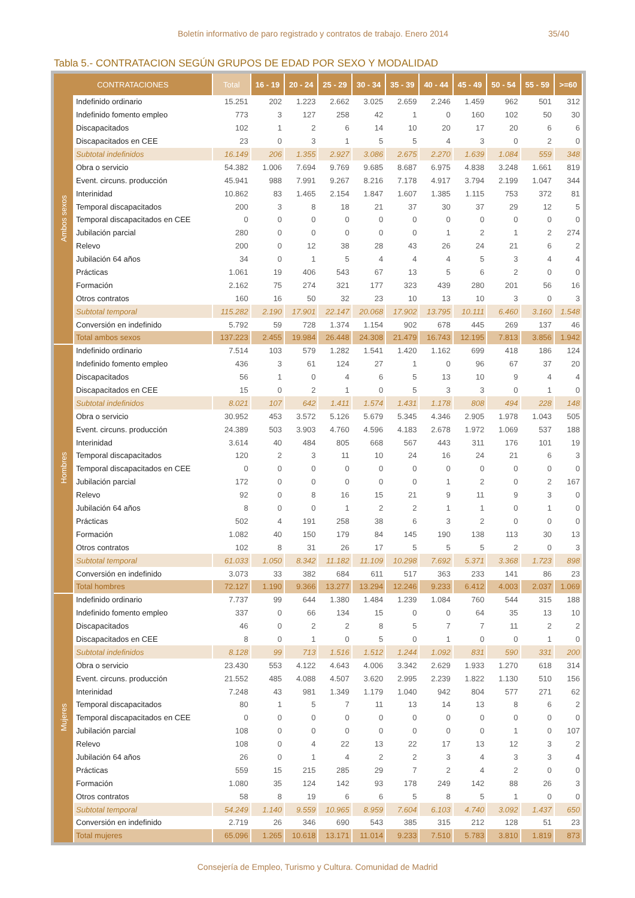Boletín informativo de paro registrado y contratos de trabajo. Enero 2014 35/40
Tabla 5.- CONTRATACION SEGÚN GRUPOS DE EDAD POR SEXO Y MODALIDAD
| CONTRATACIONES | | Total | 16 - 19 | 20 - 24 | 25 - 29 | 30 - 34 | 35 - 39 | 40 - 44 | 45 - 49 | 50 - 54 | 55 - 59 | >=60 |
| --- | --- | --- | --- | --- | --- | --- | --- | --- | --- | --- | --- | --- |
| Ambos sexos | Indefinido ordinario | 15.251 | 202 | 1.223 | 2.662 | 3.025 | 2.659 | 2.246 | 1.459 | 962 | 501 | 312 |
| | Indefinido fomento empleo | 773 | 3 | 127 | 258 | 42 | 1 | 0 | 160 | 102 | 50 | 30 |
| | Discapacitados | 102 | 1 | 2 | 6 | 14 | 10 | 20 | 17 | 20 | 6 | 6 |
| | Discapacitados en CEE | 23 | 0 | 3 | 1 | 5 | 5 | 4 | 3 | 0 | 2 | 0 |
| | Subtotal indefinidos | 16.149 | 206 | 1.355 | 2.927 | 3.086 | 2.675 | 2.270 | 1.639 | 1.084 | 559 | 348 |
| | Obra o servicio | 54.382 | 1.006 | 7.694 | 9.769 | 9.685 | 8.687 | 6.975 | 4.838 | 3.248 | 1.661 | 819 |
| | Event. circuns. producción | 45.941 | 988 | 7.991 | 9.267 | 8.216 | 7.178 | 4.917 | 3.794 | 2.199 | 1.047 | 344 |
| | Interinidad | 10.862 | 83 | 1.465 | 2.154 | 1.847 | 1.607 | 1.385 | 1.115 | 753 | 372 | 81 |
| | Temporal discapacitados | 200 | 3 | 8 | 18 | 21 | 37 | 30 | 37 | 29 | 12 | 5 |
| | Temporal discapacitados en CEE | 0 | 0 | 0 | 0 | 0 | 0 | 0 | 0 | 0 | 0 | 0 |
| | Jubilación parcial | 280 | 0 | 0 | 0 | 0 | 0 | 1 | 2 | 1 | 2 | 274 |
| | Relevo | 200 | 0 | 12 | 38 | 28 | 43 | 26 | 24 | 21 | 6 | 2 |
| | Jubilación 64 años | 34 | 0 | 1 | 5 | 4 | 4 | 4 | 5 | 3 | 4 | 4 |
| | Prácticas | 1.061 | 19 | 406 | 543 | 67 | 13 | 5 | 6 | 2 | 0 | 0 |
| | Formación | 2.162 | 75 | 274 | 321 | 177 | 323 | 439 | 280 | 201 | 56 | 16 |
| | Otros contratos | 160 | 16 | 50 | 32 | 23 | 10 | 13 | 10 | 3 | 0 | 3 |
| | Subtotal temporal | 115.282 | 2.190 | 17.901 | 22.147 | 20.068 | 17.902 | 13.795 | 10.111 | 6.460 | 3.160 | 1.548 |
| | Conversión en indefinido | 5.792 | 59 | 728 | 1.374 | 1.154 | 902 | 678 | 445 | 269 | 137 | 46 |
| | Total ambos sexos | 137.223 | 2.455 | 19.984 | 26.448 | 24.308 | 21.479 | 16.743 | 12.195 | 7.813 | 3.856 | 1.942 |
| Hombres | Indefinido ordinario | 7.514 | 103 | 579 | 1.282 | 1.541 | 1.420 | 1.162 | 699 | 418 | 186 | 124 |
| | Indefinido fomento empleo | 436 | 3 | 61 | 124 | 27 | 1 | 0 | 96 | 67 | 37 | 20 |
| | Discapacitados | 56 | 1 | 0 | 4 | 6 | 5 | 13 | 10 | 9 | 4 | 4 |
| | Discapacitados en CEE | 15 | 0 | 2 | 1 | 0 | 5 | 3 | 3 | 0 | 1 | 0 |
| | Subtotal indefinidos | 8.021 | 107 | 642 | 1.411 | 1.574 | 1.431 | 1.178 | 808 | 494 | 228 | 148 |
| | Obra o servicio | 30.952 | 453 | 3.572 | 5.126 | 5.679 | 5.345 | 4.346 | 2.905 | 1.978 | 1.043 | 505 |
| | Event. circuns. producción | 24.389 | 503 | 3.903 | 4.760 | 4.596 | 4.183 | 2.678 | 1.972 | 1.069 | 537 | 188 |
| | Interinidad | 3.614 | 40 | 484 | 805 | 668 | 567 | 443 | 311 | 176 | 101 | 19 |
| | Temporal discapacitados | 120 | 2 | 3 | 11 | 10 | 24 | 16 | 24 | 21 | 6 | 3 |
| | Temporal discapacitados en CEE | 0 | 0 | 0 | 0 | 0 | 0 | 0 | 0 | 0 | 0 | 0 |
| | Jubilación parcial | 172 | 0 | 0 | 0 | 0 | 0 | 1 | 2 | 0 | 2 | 167 |
| | Relevo | 92 | 0 | 8 | 16 | 15 | 21 | 9 | 11 | 9 | 3 | 0 |
| | Jubilación 64 años | 8 | 0 | 0 | 1 | 2 | 2 | 1 | 1 | 0 | 1 | 0 |
| | Prácticas | 502 | 4 | 191 | 258 | 38 | 6 | 3 | 2 | 0 | 0 | 0 |
| | Formación | 1.082 | 40 | 150 | 179 | 84 | 145 | 190 | 138 | 113 | 30 | 13 |
| | Otros contratos | 102 | 8 | 31 | 26 | 17 | 5 | 5 | 5 | 2 | 0 | 3 |
| | Subtotal temporal | 61.033 | 1.050 | 8.342 | 11.182 | 11.109 | 10.298 | 7.692 | 5.371 | 3.368 | 1.723 | 898 |
| | Conversión en indefinido | 3.073 | 33 | 382 | 684 | 611 | 517 | 363 | 233 | 141 | 86 | 23 |
| | Total hombres | 72.127 | 1.190 | 9.366 | 13.277 | 13.294 | 12.246 | 9.233 | 6.412 | 4.003 | 2.037 | 1.069 |
| Mujeres | Indefinido ordinario | 7.737 | 99 | 644 | 1.380 | 1.484 | 1.239 | 1.084 | 760 | 544 | 315 | 188 |
| | Indefinido fomento empleo | 337 | 0 | 66 | 134 | 15 | 0 | 0 | 64 | 35 | 13 | 10 |
| | Discapacitados | 46 | 0 | 2 | 2 | 8 | 5 | 7 | 7 | 11 | 2 | 2 |
| | Discapacitados en CEE | 8 | 0 | 1 | 0 | 5 | 0 | 1 | 0 | 0 | 1 | 0 |
| | Subtotal indefinidos | 8.128 | 99 | 713 | 1.516 | 1.512 | 1.244 | 1.092 | 831 | 590 | 331 | 200 |
| | Obra o servicio | 23.430 | 553 | 4.122 | 4.643 | 4.006 | 3.342 | 2.629 | 1.933 | 1.270 | 618 | 314 |
| | Event. circuns. producción | 21.552 | 485 | 4.088 | 4.507 | 3.620 | 2.995 | 2.239 | 1.822 | 1.130 | 510 | 156 |
| | Interinidad | 7.248 | 43 | 981 | 1.349 | 1.179 | 1.040 | 942 | 804 | 577 | 271 | 62 |
| | Temporal discapacitados | 80 | 1 | 5 | 7 | 11 | 13 | 14 | 13 | 8 | 6 | 2 |
| | Temporal discapacitados en CEE | 0 | 0 | 0 | 0 | 0 | 0 | 0 | 0 | 0 | 0 | 0 |
| | Jubilación parcial | 108 | 0 | 0 | 0 | 0 | 0 | 0 | 0 | 1 | 0 | 107 |
| | Relevo | 108 | 0 | 4 | 22 | 13 | 22 | 17 | 13 | 12 | 3 | 2 |
| | Jubilación 64 años | 26 | 0 | 1 | 4 | 2 | 2 | 3 | 4 | 3 | 3 | 4 |
| | Prácticas | 559 | 15 | 215 | 285 | 29 | 7 | 2 | 4 | 2 | 0 | 0 |
| | Formación | 1.080 | 35 | 124 | 142 | 93 | 178 | 249 | 142 | 88 | 26 | 3 |
| | Otros contratos | 58 | 8 | 19 | 6 | 6 | 5 | 8 | 5 | 1 | 0 | 0 |
| | Subtotal temporal | 54.249 | 1.140 | 9.559 | 10.965 | 8.959 | 7.604 | 6.103 | 4.740 | 3.092 | 1.437 | 650 |
| | Conversión en indefinido | 2.719 | 26 | 346 | 690 | 543 | 385 | 315 | 212 | 128 | 51 | 23 |
| | Total mujeres | 65.096 | 1.265 | 10.618 | 13.171 | 11.014 | 9.233 | 7.510 | 5.783 | 3.810 | 1.819 | 873 |
Consejería de Empleo, Turismo y Cultura. Comunidad de Madrid